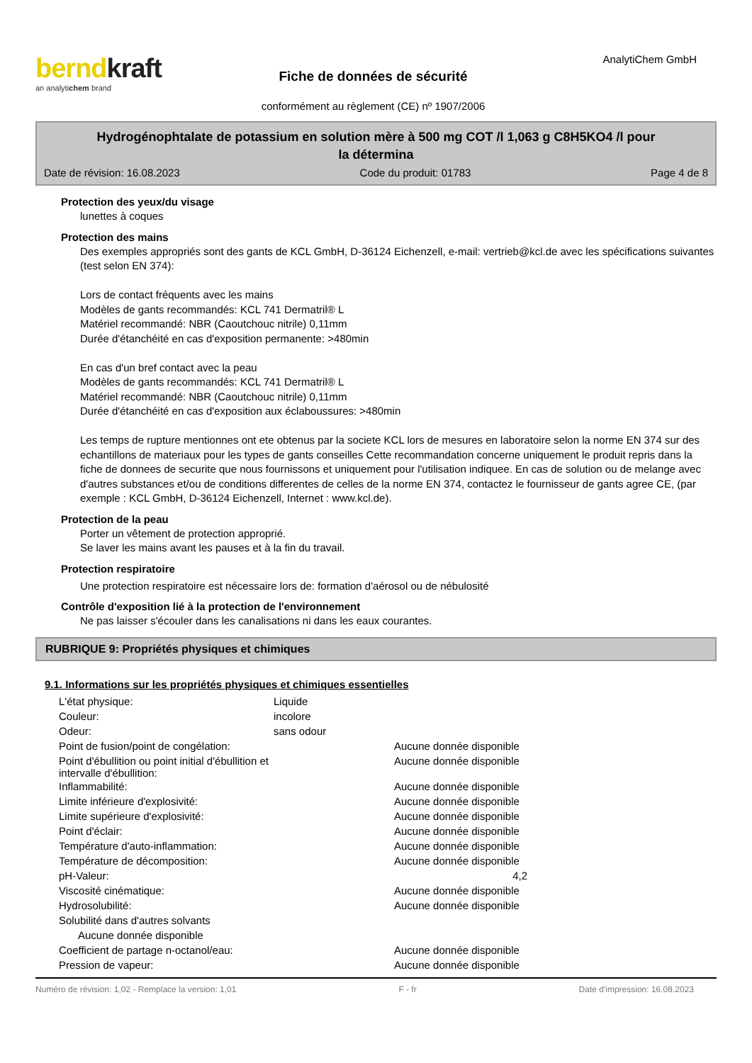berndkraft
an analytichem brand
Fiche de données de sécurité
conformément au règlement (CE) nº 1907/2006
AnalytiChem GmbH
Hydrogénophtalate de potassium en solution mère à 500 mg COT /l 1,063 g C8H5KO4 /l pour
la détermina
Date de révision: 16.08.2023 Code du produit: 01783 Page 4 de 8
Protection des yeux/du visage
lunettes à coques
Protection des mains
Des exemples appropriés sont des gants de KCL GmbH, D-36124 Eichenzell, e-mail: vertrieb@kcl.de avec les spécifications suivantes (test selon EN 374):
Lors de contact fréquents avec les mains
Modèles de gants recommandés: KCL 741 Dermatril® L
Matériel recommandé: NBR (Caoutchouc nitrile) 0,11mm
Durée d'étanchéité en cas d'exposition permanente: >480min
En cas d'un bref contact avec la peau
Modèles de gants recommandés: KCL 741 Dermatril® L
Matériel recommandé: NBR (Caoutchouc nitrile) 0,11mm
Durée d'étanchéité en cas d'exposition aux éclaboussures: >480min
Les temps de rupture mentionnes ont ete obtenus par la societe KCL lors de mesures en laboratoire selon la norme EN 374 sur des echantillons de materiaux pour les types de gants conseilles Cette recommandation concerne uniquement le produit repris dans la fiche de donnees de securite que nous fournissons et uniquement pour l'utilisation indiquee. En cas de solution ou de melange avec d'autres substances et/ou de conditions differentes de celles de la norme EN 374, contactez le fournisseur de gants agree CE, (par exemple : KCL GmbH, D-36124 Eichenzell, Internet : www.kcl.de).
Protection de la peau
Porter un vêtement de protection approprié.
Se laver les mains avant les pauses et à la fin du travail.
Protection respiratoire
Une protection respiratoire est nécessaire lors de: formation d'aérosol ou de nébulosité
Contrôle d'exposition lié à la protection de l'environnement
Ne pas laisser s'écouler dans les canalisations ni dans les eaux courantes.
RUBRIQUE 9: Propriétés physiques et chimiques
9.1. Informations sur les propriétés physiques et chimiques essentielles
| L'état physique: | Liquide | |
| Couleur: | incolore | |
| Odeur: | sans odour | |
| Point de fusion/point de congélation: | | Aucune donnée disponible |
| Point d'ébullition ou point initial d'ébullition et intervalle d'ébullition: | | Aucune donnée disponible |
| Inflammabilité: | | Aucune donnée disponible |
| Limite inférieure d'explosivité: | | Aucune donnée disponible |
| Limite supérieure d'explosivité: | | Aucune donnée disponible |
| Point d'éclair: | | Aucune donnée disponible |
| Température d'auto-inflammation: | | Aucune donnée disponible |
| Température de décomposition: | | Aucune donnée disponible |
| pH-Valeur: | | 4,2 |
| Viscosité cinématique: | | Aucune donnée disponible |
| Hydrosolubilité: | | Aucune donnée disponible |
| Solubilité dans d'autres solvants | | |
| Aucune donnée disponible | | |
| Coefficient de partage n-octanol/eau: | | Aucune donnée disponible |
| Pression de vapeur: | | Aucune donnée disponible |
Numéro de révision: 1,02 - Remplace la version: 1,01 F - fr Date d'impression: 16.08.2023